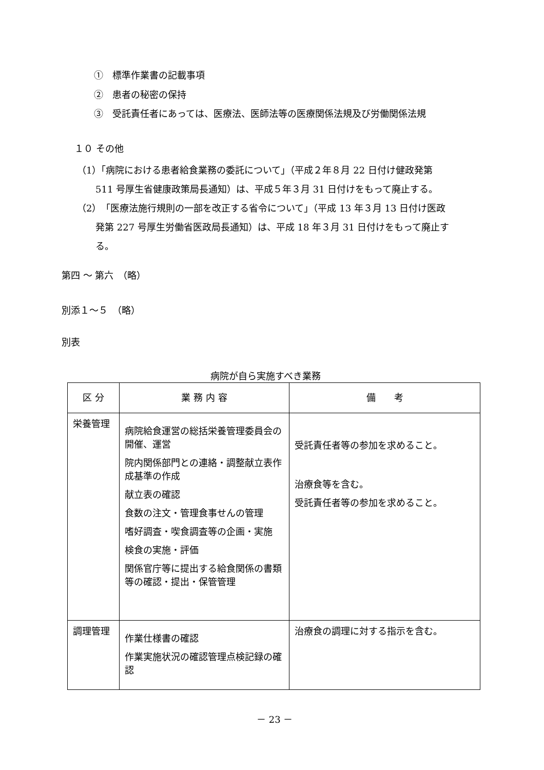①　標準作業書の記載事項
②　患者の秘密の保持
③　受託責任者にあっては、医療法、医師法等の医療関係法規及び労働関係法規
１０ その他
（1）「病院における患者給食業務の委託について」（平成２年８月 22 日付け健政発第
　　511 号厚生省健康政策局長通知）は、平成５年３月 31 日付けをもって廃止する。
（2）「医療法施行規則の一部を改正する省令について」（平成 13 年３月 13 日付け医政
　　発第 227 号厚生労働省医政局長通知）は、平成 18 年３月 31 日付けをもって廃止す
　　る。
第四 ～ 第六　（略）
別添１～５　（略）
別表
病院が自ら実施すべき業務
| 区 分 | 業 務 内 容 | 備 考 |
| --- | --- | --- |
| 栄養管理 | 病院給食運営の総括栄養管理委員会の開催、運営 院内関係部門との連絡・調整献立表作成基準の作成 献立表の確認 食数の注文・管理食事せんの管理 嗜好調査・喫食調査等の企画・実施 検食の実施・評価 関係官庁等に提出する給食関係の書類等の確認・提出・保管管理 | 受託責任者等の参加を求めること。 治療食等を含む。 受託責任者等の参加を求めること。 |
| 調理管理 | 作業仕様書の確認 作業実施状況の確認管理点検記録の確認 | 治療食の調理に対する指示を含む。 |
－ 23 －